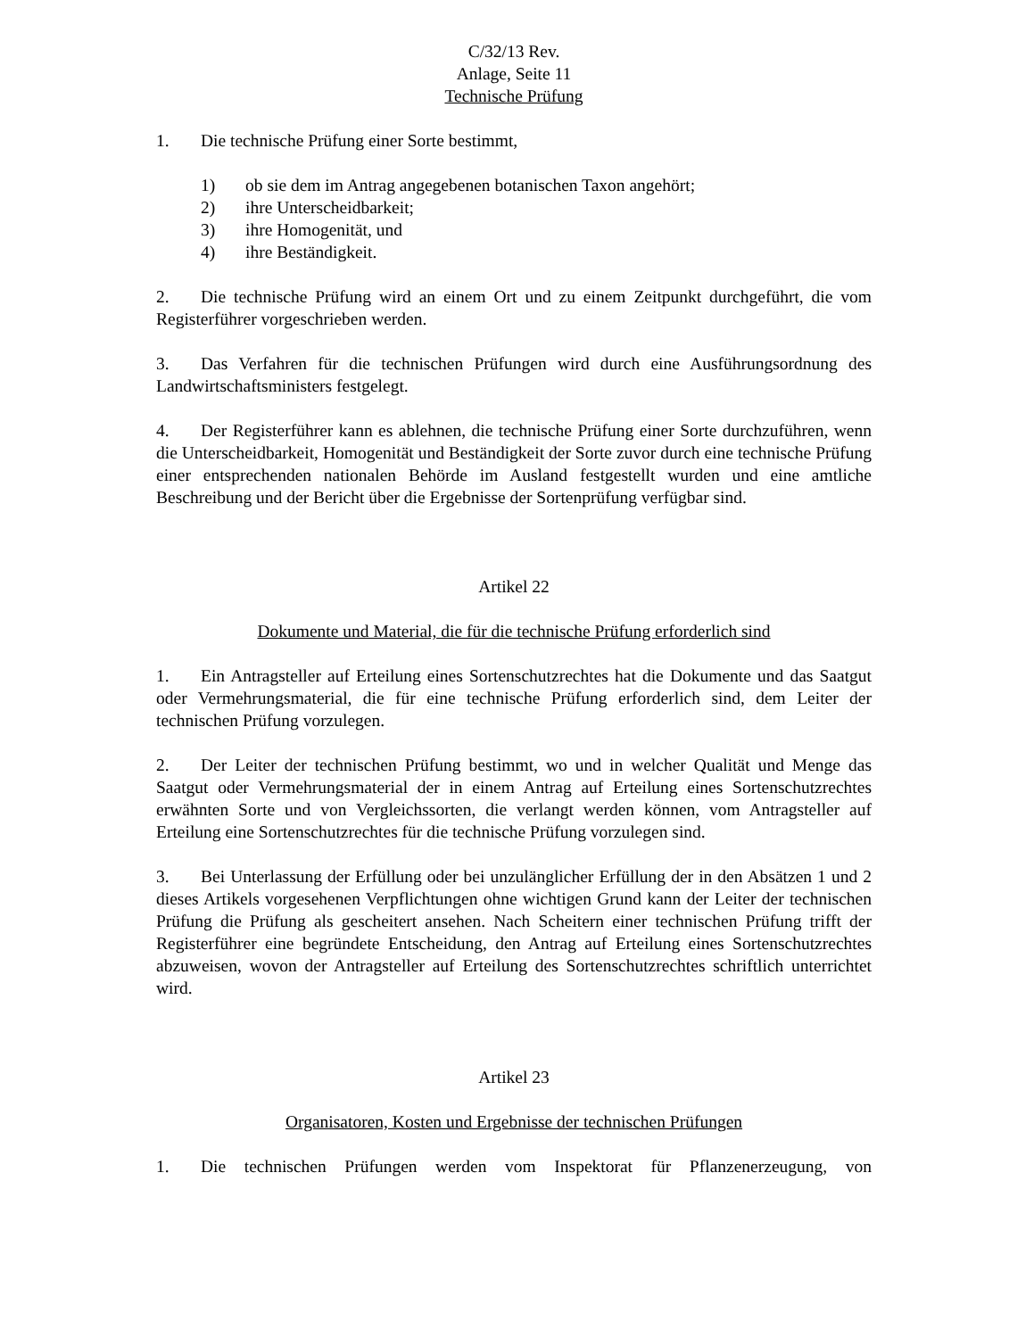C/32/13 Rev.
Anlage, Seite 11
Technische Prüfung
1. Die technische Prüfung einer Sorte bestimmt,
1) ob sie dem im Antrag angegebenen botanischen Taxon angehört;
2) ihre Unterscheidbarkeit;
3) ihre Homogenität, und
4) ihre Beständigkeit.
2. Die technische Prüfung wird an einem Ort und zu einem Zeitpunkt durchgeführt, die vom Registerführer vorgeschrieben werden.
3. Das Verfahren für die technischen Prüfungen wird durch eine Ausführungsordnung des Landwirtschaftsministers festgelegt.
4. Der Registerführer kann es ablehnen, die technische Prüfung einer Sorte durchzuführen, wenn die Unterscheidbarkeit, Homogenität und Beständigkeit der Sorte zuvor durch eine technische Prüfung einer entsprechenden nationalen Behörde im Ausland festgestellt wurden und eine amtliche Beschreibung und der Bericht über die Ergebnisse der Sortenprüfung verfügbar sind.
Artikel 22
Dokumente und Material, die für die technische Prüfung erforderlich sind
1. Ein Antragsteller auf Erteilung eines Sortenschutzrechtes hat die Dokumente und das Saatgut oder Vermehrungsmaterial, die für eine technische Prüfung erforderlich sind, dem Leiter der technischen Prüfung vorzulegen.
2. Der Leiter der technischen Prüfung bestimmt, wo und in welcher Qualität und Menge das Saatgut oder Vermehrungsmaterial der in einem Antrag auf Erteilung eines Sortenschutzrechtes erwähnten Sorte und von Vergleichssorten, die verlangt werden können, vom Antragsteller auf Erteilung eine Sortenschutzrechtes für die technische Prüfung vorzulegen sind.
3. Bei Unterlassung der Erfüllung oder bei unzulänglicher Erfüllung der in den Absätzen 1 und 2 dieses Artikels vorgesehenen Verpflichtungen ohne wichtigen Grund kann der Leiter der technischen Prüfung die Prüfung als gescheitert ansehen. Nach Scheitern einer technischen Prüfung trifft der Registerführer eine begründete Entscheidung, den Antrag auf Erteilung eines Sortenschutzrechtes abzuweisen, wovon der Antragsteller auf Erteilung des Sortenschutzrechtes schriftlich unterrichtet wird.
Artikel 23
Organisatoren, Kosten und Ergebnisse der technischen Prüfungen
1. Die technischen Prüfungen werden vom Inspektorat für Pflanzenerzeugung, von